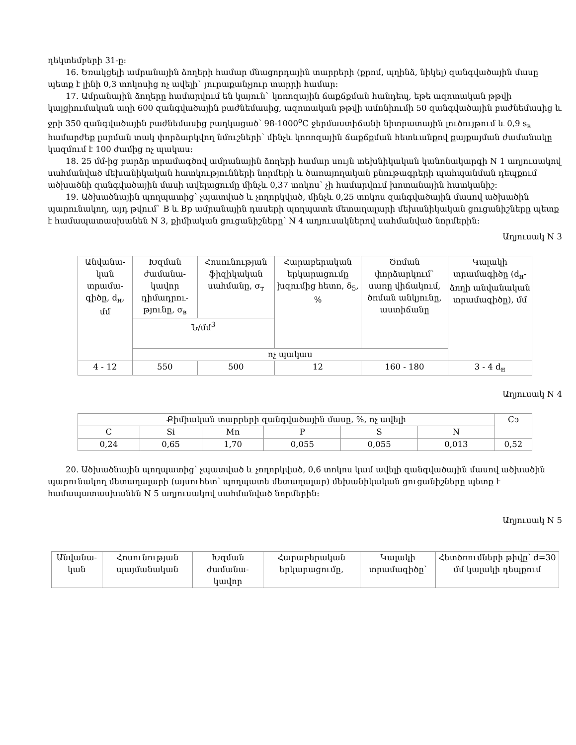դեկտեմբերի 31-ը:
16. Եռակցելի ամրանային ձողերի համար մնացորդային տարրերի (քրոմ, պղինձ, նիկել) զանգվածային մասը պետք է լինի 0,3 տոկոսից ոչ ավելի` յուրաքանչյուր տարրի համար:
17. Ամրանային ձողերը համարվում են կայուն` կոռոզային ճաքճքման հանդեպ, եթե ազոտական թթվի կալցիումական աղի 600 զանգվածային բաժնեմասից, ազոտական թթվի ամոնիումի 50 զանգվածային բաժնեմասից և ջրի 350 զանգվածային բաժնեմասից բաղկացած՝ 98-1000<sup>o</sup>C ջերմաստիճանի նիտրատային լուծույթում և 0,9 s<sub>в</sub> համարժեք լարման տակ փորձարկվող նմուշների՝ մինչև կոռոզային ճաքճքման հետևանքով քայքայման ժամանակը կազմում է 100 ժամից ոչ պակաս:
18. 25 մմ-ից բարձր տրամագծով ամրանային ձողերի համար սույն տեխնիկական կանոնակարգի N 1 աղյուսակով սահմանված մեխանիկական հատկությունների նորմերի և ծառայողական բնութագրերի պահպանման դեպքում ածխածնի զանգվածային մասի ավելացումը մինչև 0,37 տոկոս՝ չի համարվում խոտանային հատկանիշ:
19. Ածխածնային պողպատից՝ չպատված և չողորկված, մինչև 0,25 տոկոս զանգվածային մասով ածխածին պարունակող, այդ թվում` B և Bp ամրանային դասերի պողպատե մետաղալարի մեխանիկական ցուցանիշները պետք է համապատասխանեն N 3, քիմիական ցուցանիշները՝ N 4 աղյուսակներով սահմանված նորմերին:
Աղյուսակ N 3
| Անվանա-կան տրամա-գիծը, d<sub>н</sub>, մմ | Խզման ժամանա-կավոր դիմադրու-թյունը, σ<sub>в</sub> | Հոսունության ֆիզիկական սահմանը, σ<sub>т</sub> | Հարաբերական երկարացումը խզումից հետո, δ<sub>5</sub>, % | Ծռման փորձարկում` սառը վիճակում, ծռման անկյունը, աստիճանը | Կալակի տրամագիծը (d<sub>н</sub>-ձողի անվանական տրամագիծը), մմ |
| | Ն/մմ<sup>3</sup> | | | | |
| | ոչ պակաս | | | | |
| 4 - 12 | 550 | 500 | 12 | 160 - 180 | 3 - 4 d<sub>н</sub> |
Աղյուսակ N 4
| Քիմիական տարրերի զանգվածային մասը, %, ոչ ավելի | | | | | | Cэ |
| C | Si | Mn | P | S | N | |
| 0,24 | 0,65 | 1,70 | 0,055 | 0,055 | 0,013 | 0,52 |
20. Ածխածնային պողպատից՝ չպատված և չողորկված, 0,6 տոկոս կամ ավելի զանգվածային մասով ածխածին պարունակող մետաղալարի (այսուհետ՝ պողպատե մետաղալար) մեխանիկական ցուցանիշները պետք է համապատասխանեն N 5 աղյուսակով սահմանված նորմերին:
Աղյուսակ N 5
| Անվանա-կան | Հոսունության պայմանական | Խզման ժամանա-կավոր | Հարաբերական երկարացումը, | Կալակի տրամագիծը՝ | Հետծռումների թիվը՝ d=30 մմ կալակի դեպքում |